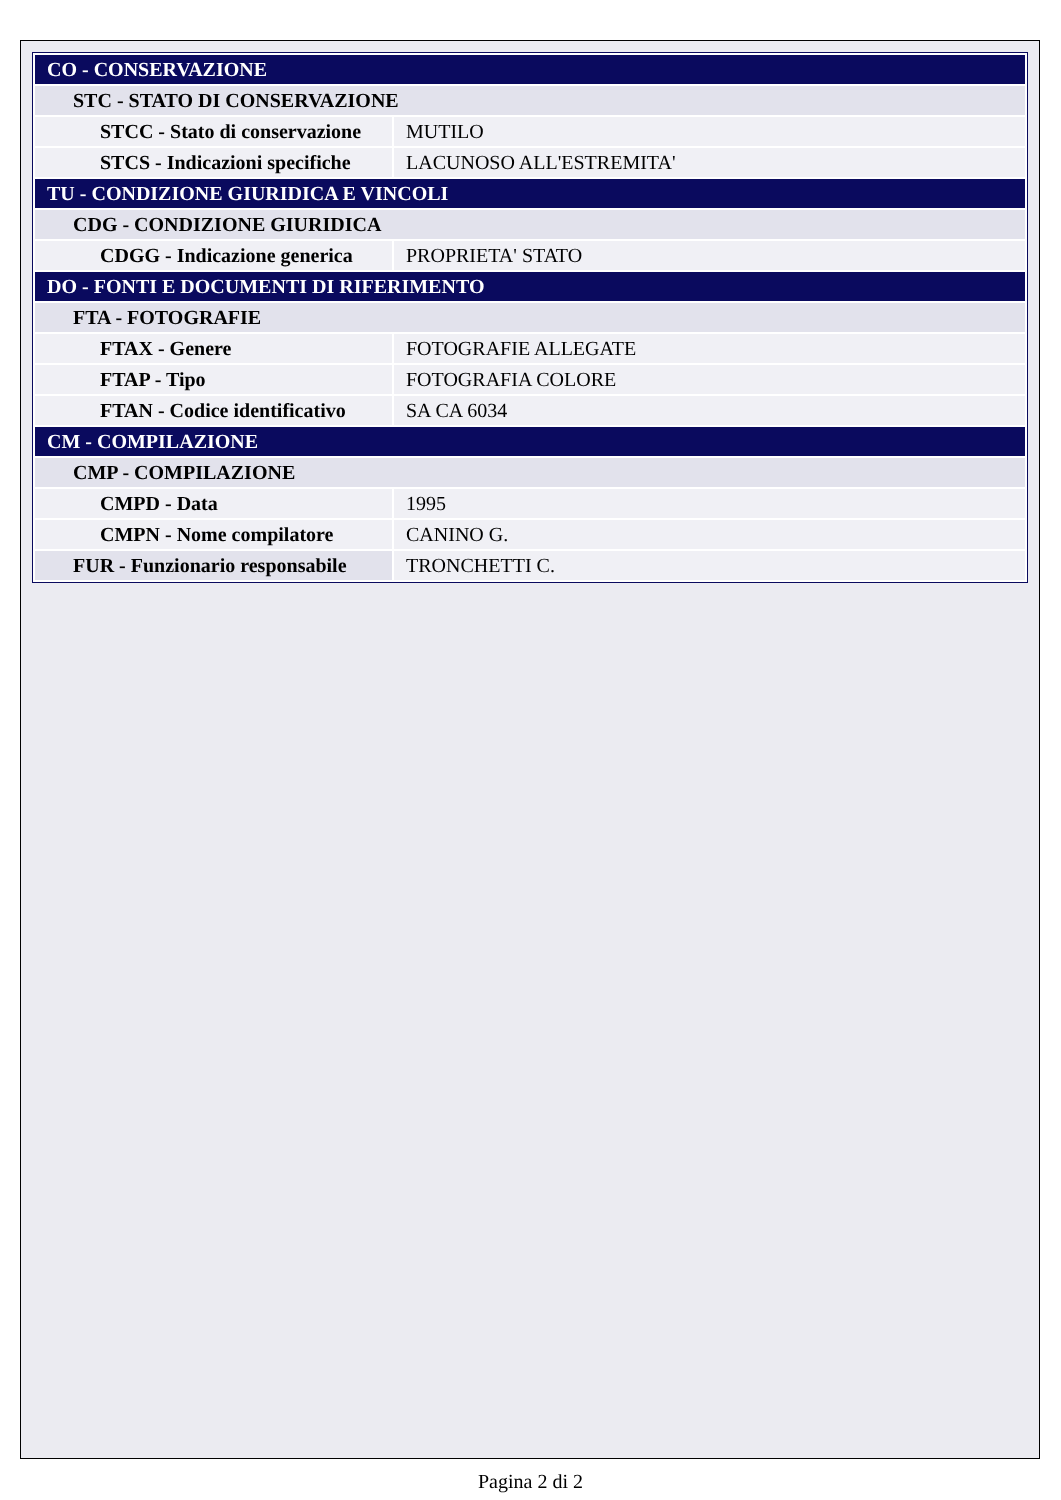| CO - CONSERVAZIONE | |
| STC - STATO DI CONSERVAZIONE | |
| STCC - Stato di conservazione | MUTILO |
| STCS - Indicazioni specifiche | LACUNOSO ALL'ESTREMITA' |
| TU - CONDIZIONE GIURIDICA E VINCOLI | |
| CDG - CONDIZIONE GIURIDICA | |
| CDGG - Indicazione generica | PROPRIETA' STATO |
| DO - FONTI E DOCUMENTI DI RIFERIMENTO | |
| FTA - FOTOGRAFIE | |
| FTAX - Genere | FOTOGRAFIE ALLEGATE |
| FTAP - Tipo | FOTOGRAFIA COLORE |
| FTAN - Codice identificativo | SA CA 6034 |
| CM - COMPILAZIONE | |
| CMP - COMPILAZIONE | |
| CMPD - Data | 1995 |
| CMPN - Nome compilatore | CANINO G. |
| FUR - Funzionario responsabile | TRONCHETTI C. |
Pagina 2 di 2